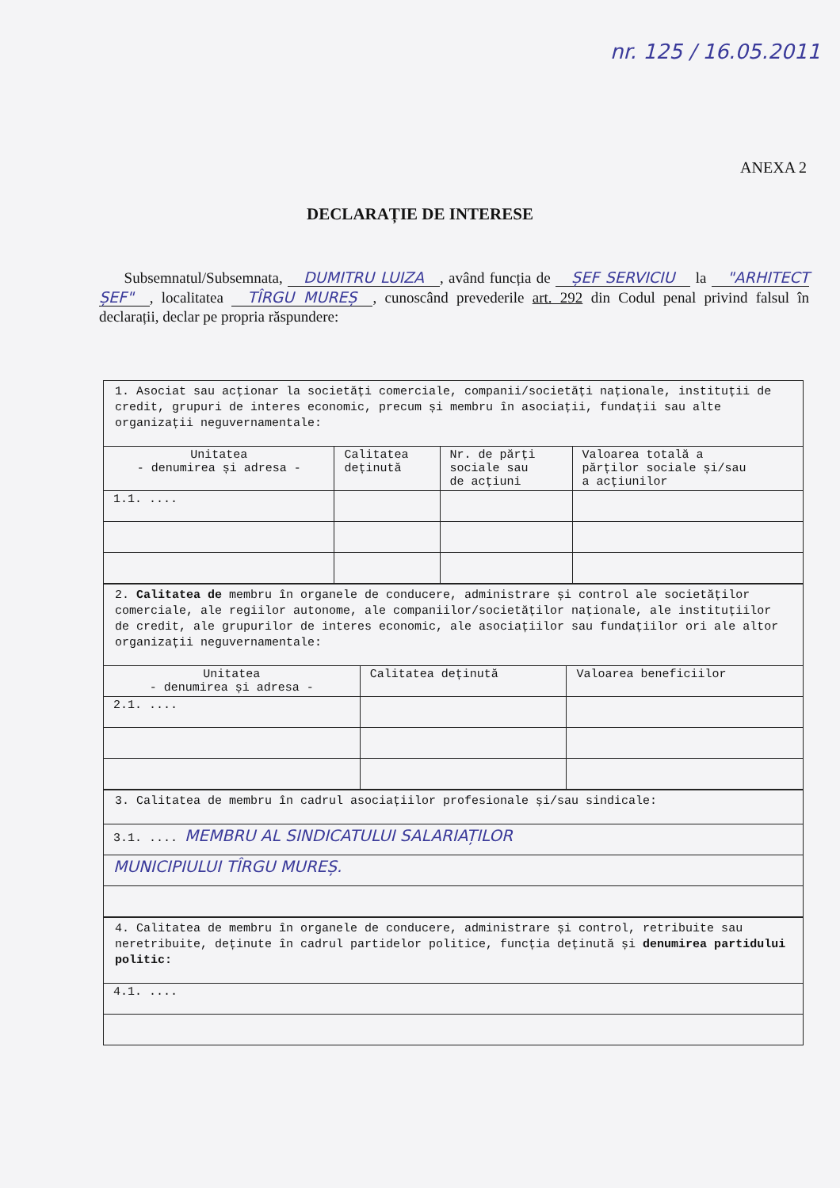nr. 125 / 16.05.2011
ANEXA 2
DECLARAȚIE DE INTERESE
Subsemnatul/Subsemnata, DUMITRU LUIZA, având funcția de ȘEF SERVICIU la "ARHITECT ȘEF", localitatea TÎRGU MUREȘ, cunoscând prevederile art. 292 din Codul penal privind falsul în declarații, declar pe propria răspundere:
1. Asociat sau acționar la societăți comerciale, companii/societăți naționale, instituții de credit, grupuri de interes economic, precum și membru în asociații, fundații sau alte organizații neguvernamentale:
| Unitatea - denumirea și adresa - | Calitatea deținută | Nr. de părți sociale sau de acțiuni | Valoarea totală a părților sociale și/sau a acțiunilor |
| --- | --- | --- | --- |
| 1.1. .... | | | |
2. Calitatea de membru în organele de conducere, administrare și control ale societăților comerciale, ale regiilor autonome, ale companiilor/societăților naționale, ale instituțiilor de credit, ale grupurilor de interes economic, ale asociațiilor sau fundațiilor ori ale altor organizații neguvernamentale:
| Unitatea - denumirea și adresa - | Calitatea deținută | Valoarea beneficiilor |
| --- | --- | --- |
| 2.1. .... | | |
3. Calitatea de membru în cadrul asociațiilor profesionale și/sau sindicale:
| 3.1. .... MEMBRU AL SINDICATULUI SALARIAȚILOR |
| MUNICIPIULUI TÎRGU MUREȘ. |
4. Calitatea de membru în organele de conducere, administrare și control, retribuite sau neretribuite, deținute în cadrul partidelor politice, funcția deținută și denumirea partidului politic:
| 4.1. .... |